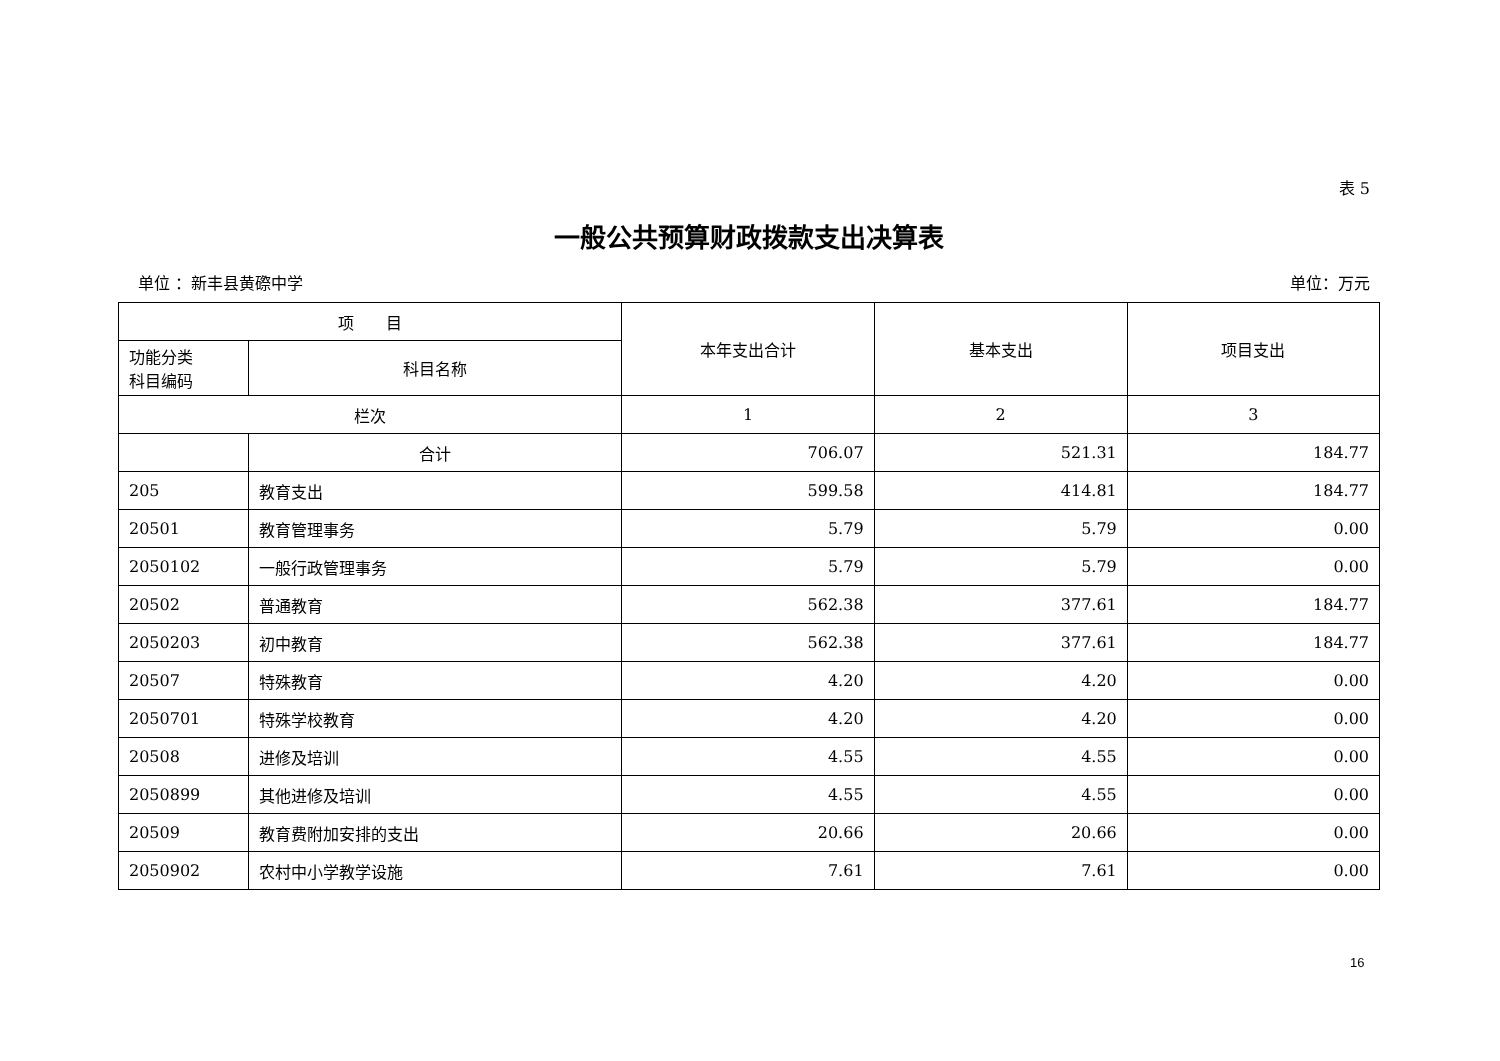表 5
一般公共预算财政拨款支出决算表
单位 ：新丰县黄磜中学 单位：万元
| 项 目 | | 本年支出合计 | 基本支出 | 项目支出 |
| --- | --- | --- | --- | --- |
| 功能分类 科目编码 | 科目名称 | | | |
| 栏次 | | 1 | 2 | 3 |
| | 合计 | 706.07 | 521.31 | 184.77 |
| 205 | 教育支出 | 599.58 | 414.81 | 184.77 |
| 20501 | 教育管理事务 | 5.79 | 5.79 | 0.00 |
| 2050102 | 一般行政管理事务 | 5.79 | 5.79 | 0.00 |
| 20502 | 普通教育 | 562.38 | 377.61 | 184.77 |
| 2050203 | 初中教育 | 562.38 | 377.61 | 184.77 |
| 20507 | 特殊教育 | 4.20 | 4.20 | 0.00 |
| 2050701 | 特殊学校教育 | 4.20 | 4.20 | 0.00 |
| 20508 | 进修及培训 | 4.55 | 4.55 | 0.00 |
| 2050899 | 其他进修及培训 | 4.55 | 4.55 | 0.00 |
| 20509 | 教育费附加安排的支出 | 20.66 | 20.66 | 0.00 |
| 2050902 | 农村中小学教学设施 | 7.61 | 7.61 | 0.00 |
16